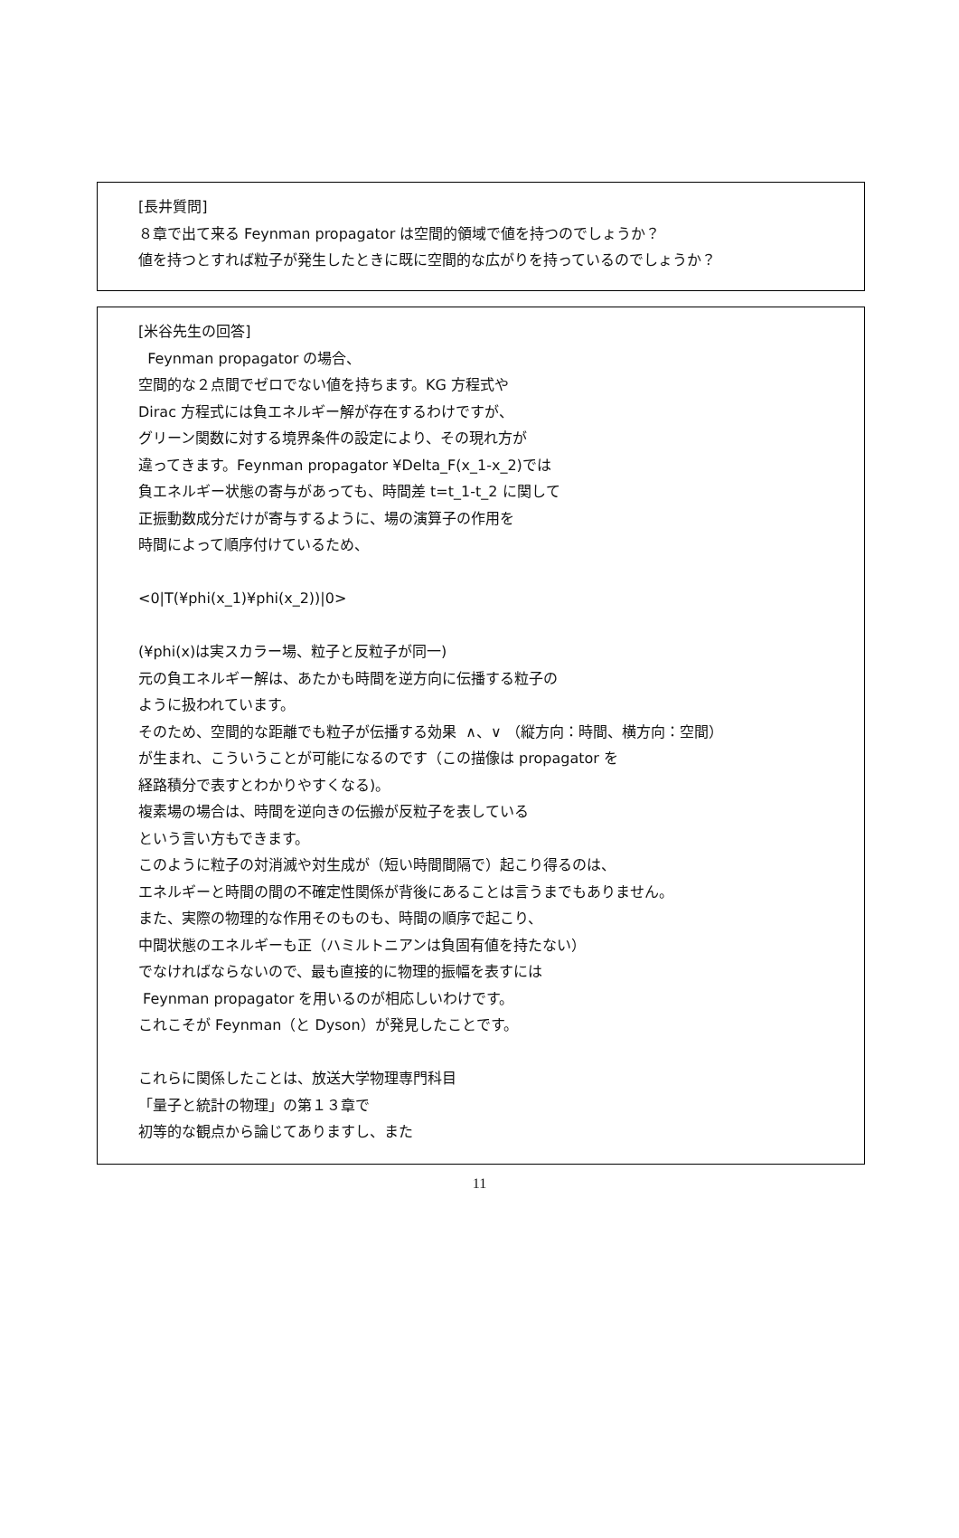[長井質問]
８章で出て来る Feynman propagator は空間的領域で値を持つのでしょうか？
値を持つとすれば粒子が発生したときに既に空間的な広がりを持っているのでしょうか？
[米谷先生の回答]
Feynman propagator の場合、
空間的な２点間でゼロでない値を持ちます。KG 方程式や
Dirac 方程式には負エネルギー解が存在するわけですが、
グリーン関数に対する境界条件の設定により、その現れ方が
違ってきます。Feynman propagator ¥Delta_F(x_1-x_2)では
負エネルギー状態の寄与があっても、時間差 t=t_1-t_2 に関して
正振動数成分だけが寄与するように、場の演算子の作用を
時間によって順序付けているため、
<0|T(¥phi(x_1)¥phi(x_2))|0>
(¥phi(x)は実スカラー場、粒子と反粒子が同一)
元の負エネルギー解は、あたかも時間を逆方向に伝播する粒子の
ように扱われています。
そのため、空間的な距離でも粒子が伝播する効果 ∧、∨ （縦方向：時間、横方向：空間）
が生まれ、こういうことが可能になるのです（この描像は propagator を
経路積分で表すとわかりやすくなる)。
複素場の場合は、時間を逆向きの伝搬が反粒子を表している
という言い方もできます。
このように粒子の対消滅や対生成が（短い時間間隔で）起こり得るのは、
エネルギーと時間の間の不確定性関係が背後にあることは言うまでもありません。
また、実際の物理的な作用そのものも、時間の順序で起こり、
中間状態のエネルギーも正（ハミルトニアンは負固有値を持たない）
でなければならないので、最も直接的に物理的振幅を表すには
Feynman propagator を用いるのが相応しいわけです。
これこそが Feynman（と Dyson）が発見したことです。
これらに関係したことは、放送大学物理専門科目
「量子と統計の物理」の第１３章で
初等的な観点から論じてありますし、また
11